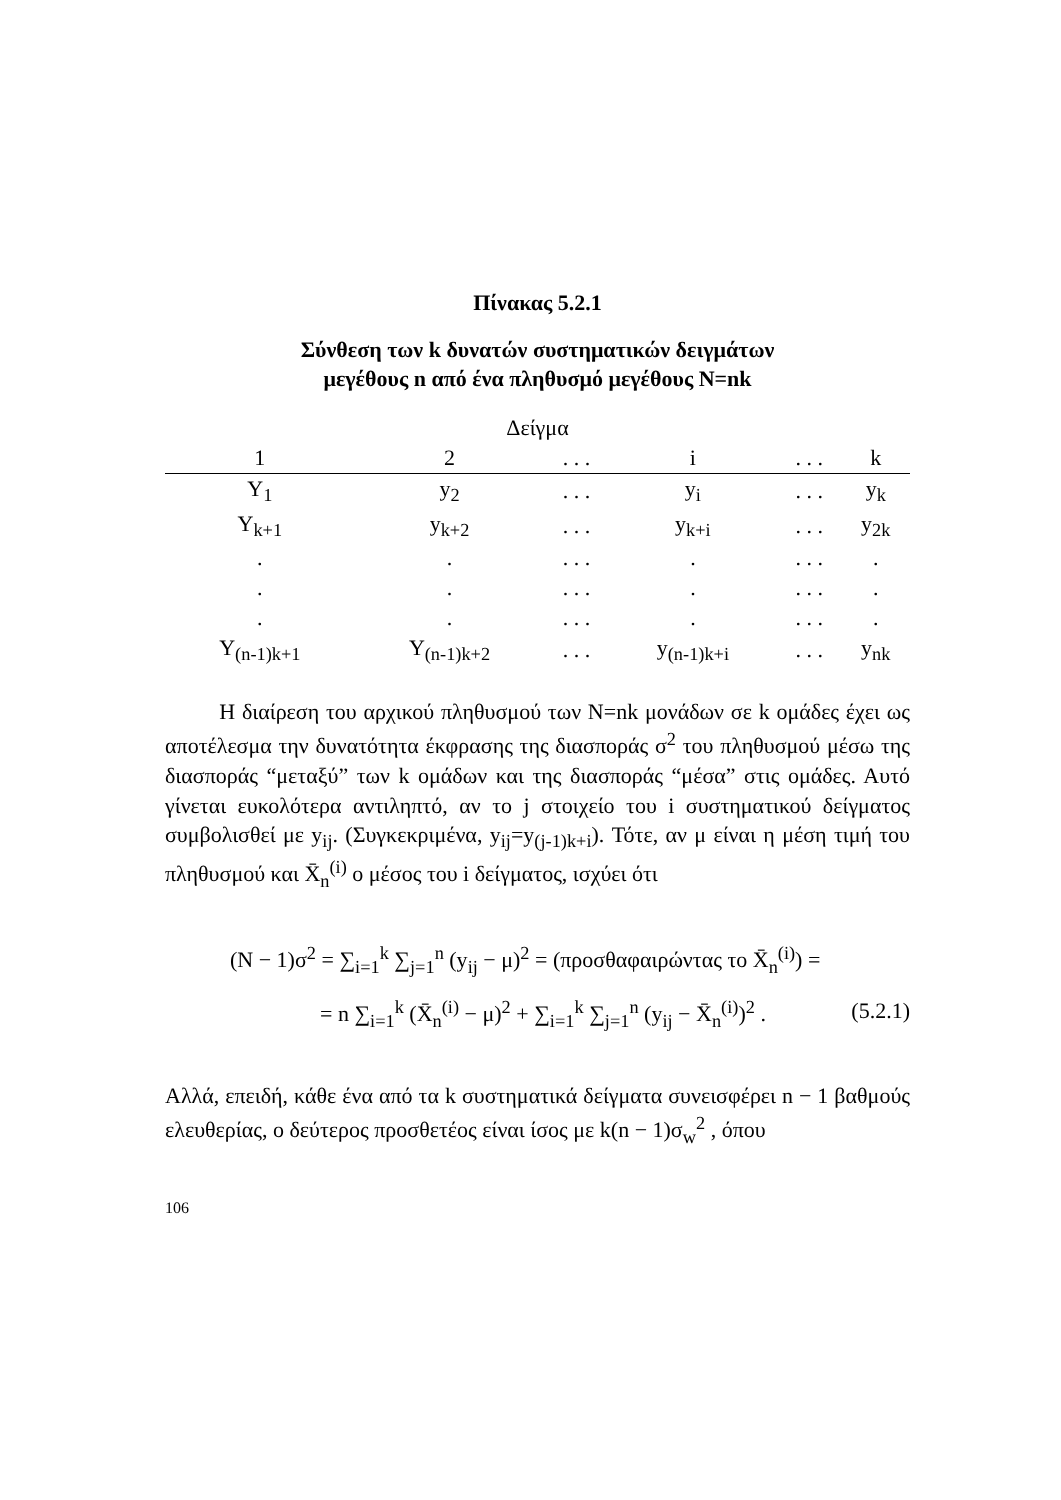Πίνακας 5.2.1
Σύνθεση των k δυνατών συστηματικών δειγμάτων
μεγέθους n από ένα πληθυσμό μεγέθους N=nk
Δείγμα
| 1 | 2 | . . . | i | . . . | k |
| --- | --- | --- | --- | --- | --- |
| Y<sub>1</sub> | y<sub>2</sub> | . . . | y<sub>i</sub> | . . . | y<sub>k</sub> |
| Y<sub>k+1</sub> | y<sub>k+2</sub> | . . . | y<sub>k+i</sub> | . . . | y<sub>2k</sub> |
| . | . | . . . | . | . . . | . |
| . | . | . . . | . | . . . | . |
| . | . | . . . | . | . . . | . |
| Y<sub>(n-1)k+1</sub> | Y<sub>(n-1)k+2</sub> | . . . | y<sub>(n-1)k+i</sub> | . . . | y<sub>nk</sub> |
Η διαίρεση του αρχικού πληθυσμού των N=nk μονάδων σε k ομάδες έχει ως αποτέλεσμα την δυνατότητα έκφρασης της διασποράς σ<sup>2</sup> του πληθυσμού μέσω της διασποράς “μεταξύ” των k ομάδων και της διασποράς “μέσα” στις ομάδες. Αυτό γίνεται ευκολότερα αντιληπτό, αν το j στοιχείο του i συστηματικού δείγματος συμβολισθεί με y<sub>ij</sub>. (Συγκεκριμένα, y<sub>ij</sub>=y<sub>(j-1)k+i</sub>). Τότε, αν μ είναι η μέση τιμή του πληθυσμού και X̄<sub>n</sub><sup>(i)</sup> ο μέσος του i δείγματος, ισχύει ότι
(N − 1)σ<sup>2</sup> = ∑<sub>i=1</sub><sup>k</sup> ∑<sub>j=1</sub><sup>n</sup> (y<sub>ij</sub> − μ)<sup>2</sup> = (προσθαφαιρώντας το X̄<sub>n</sub><sup>(i)</sup>) =
= n ∑<sub>i=1</sub><sup>k</sup> (X̄<sub>n</sub><sup>(i)</sup> − μ)<sup>2</sup> + ∑<sub>i=1</sub><sup>k</sup> ∑<sub>j=1</sub><sup>n</sup> (y<sub>ij</sub> − X̄<sub>n</sub><sup>(i)</sup>)<sup>2</sup> . (5.2.1)
Αλλά, επειδή, κάθε ένα από τα k συστηματικά δείγματα συνεισφέρει n − 1 βαθμούς ελευθερίας, ο δεύτερος προσθετέος είναι ίσος με k(n − 1)σ<sub>w</sub><sup>2</sup> , όπου
106